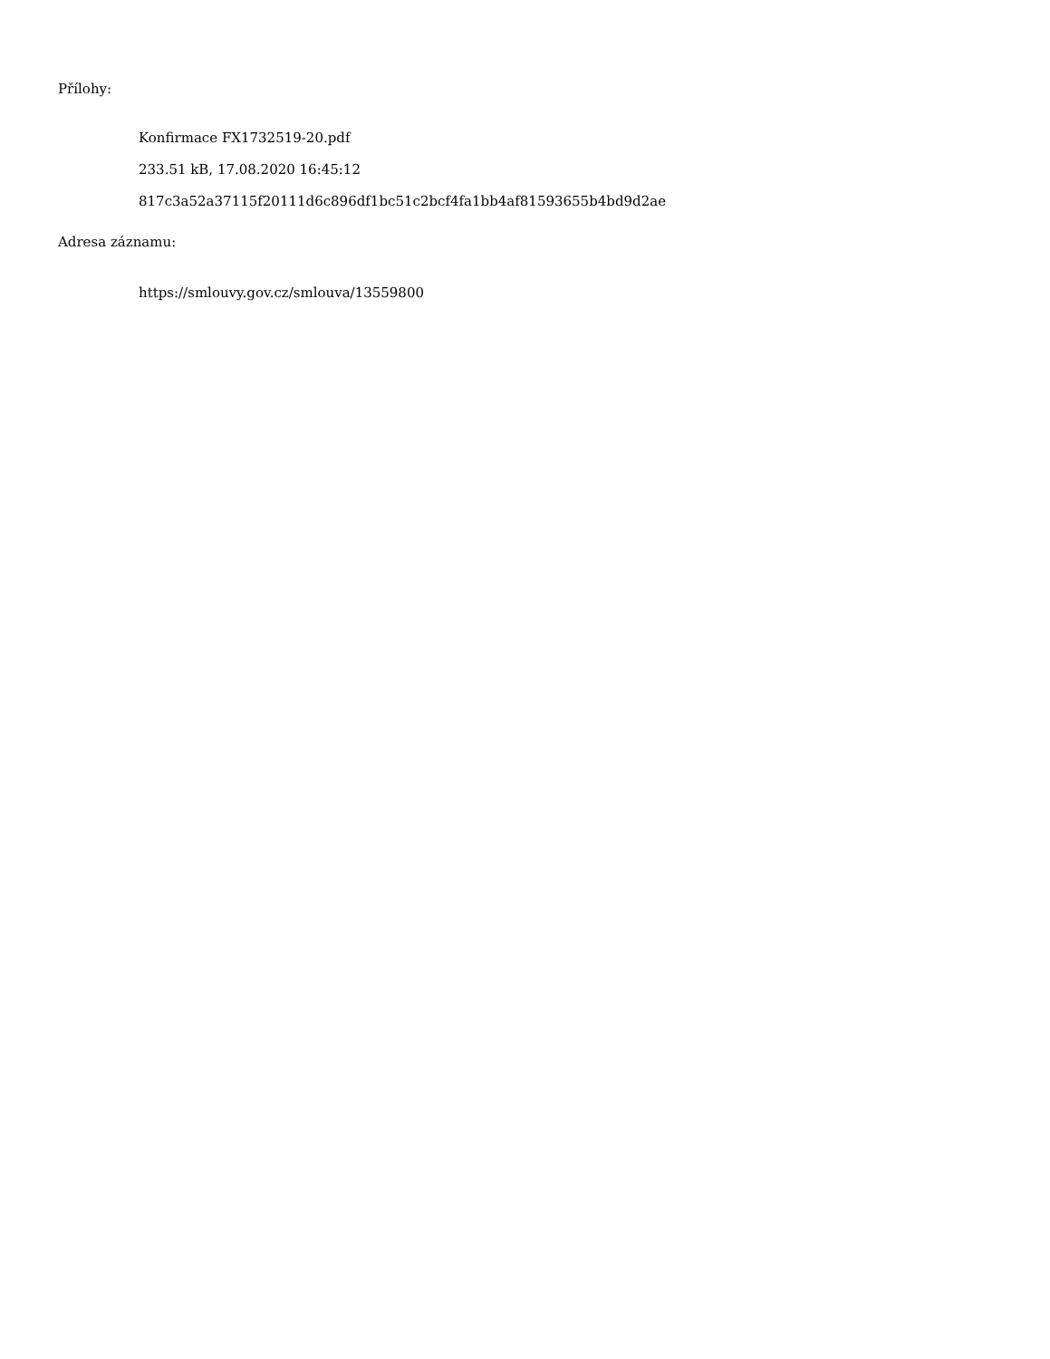Přílohy:
Konfirmace FX1732519-20.pdf
233.51 kB, 17.08.2020 16:45:12
817c3a52a37115f20111d6c896df1bc51c2bcf4fa1bb4af81593655b4bd9d2ae
Adresa záznamu:
https://smlouvy.gov.cz/smlouva/13559800